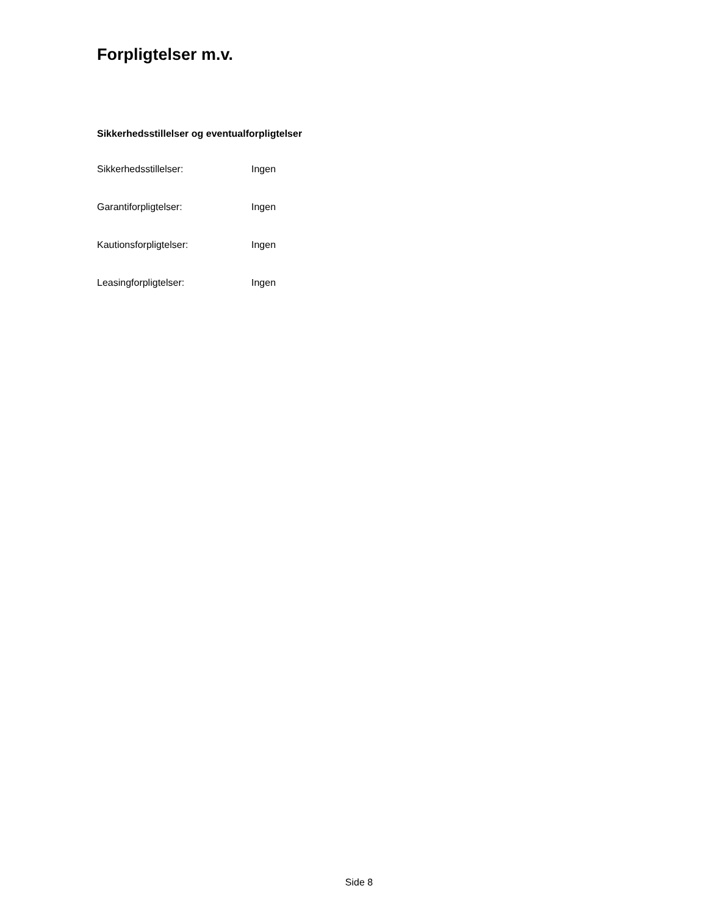Forpligtelser m.v.
Sikkerhedsstillelser og eventualforpligtelser
| Sikkerhedsstillelser: | Ingen |
| Garantiforpligtelser: | Ingen |
| Kautionsforpligtelser: | Ingen |
| Leasingforpligtelser: | Ingen |
Side 8